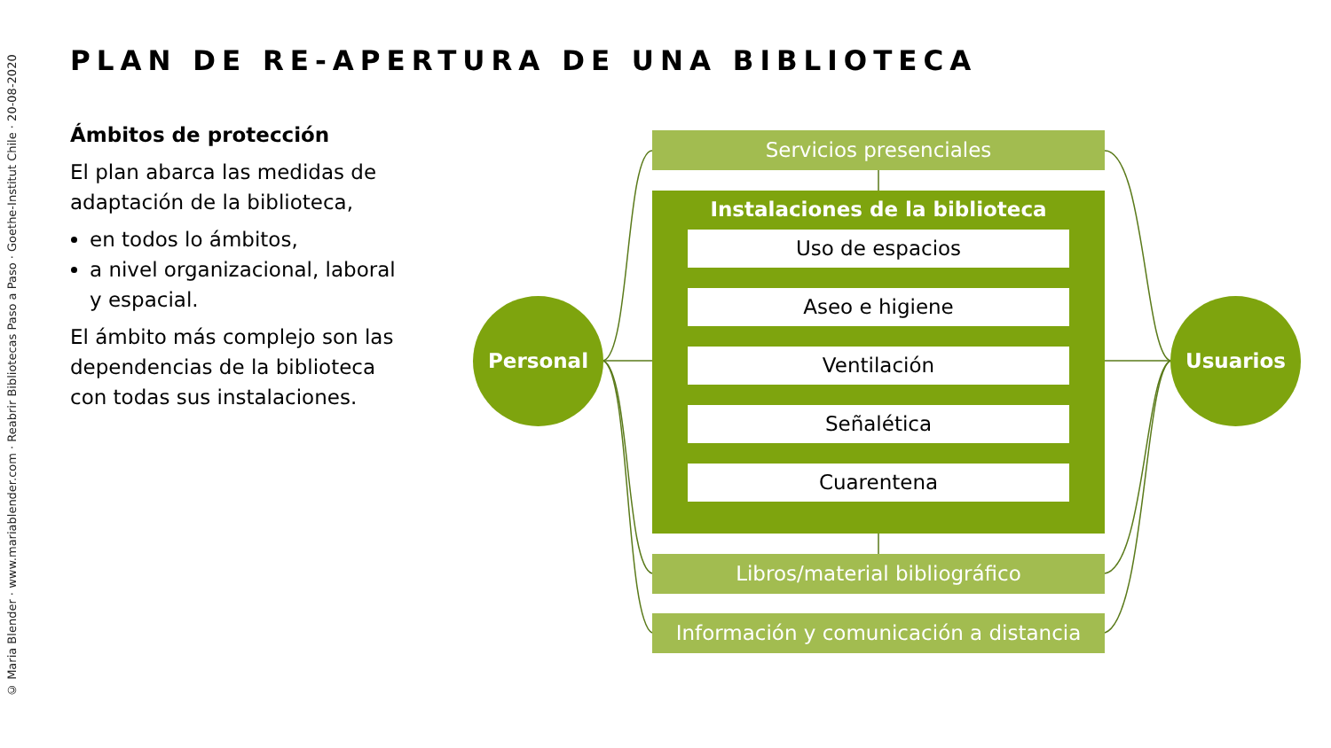© Maria Blender · www.mariablender.com · Reabrir Bibliotecas Paso a Paso · Goethe-Institut Chile · 20-08-2020
PLAN DE RE-APERTURA DE UNA BIBLIOTECA
Ámbitos de protección
El plan abarca las medidas de adaptación de la biblioteca,
en todos lo ámbitos,
a nivel organizacional, laboral y espacial.
El ámbito más complejo son las dependencias de la biblioteca con todas sus instalaciones.
Servicios presenciales
Instalaciones de la biblioteca
Uso de espacios
Aseo e higiene
Ventilación
Señalética
Cuarentena
Libros/material bibliográfico
Información y comunicación a distancia
Personal Usuarios